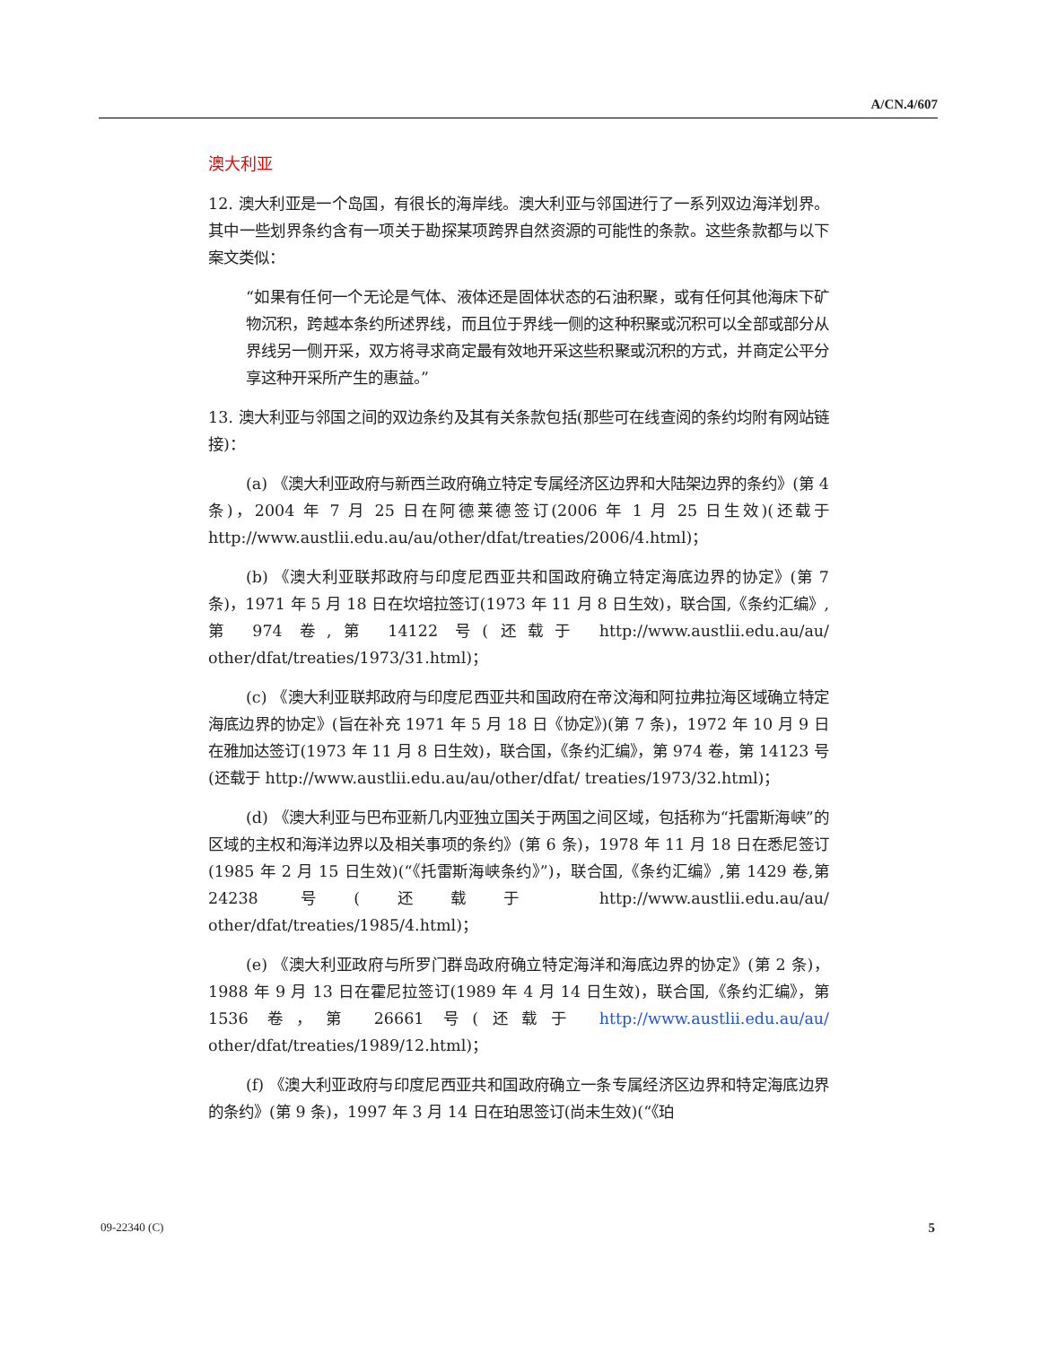A/CN.4/607
澳大利亚
12. 澳大利亚是一个岛国，有很长的海岸线。澳大利亚与邻国进行了一系列双边海洋划界。其中一些划界条约含有一项关于勘探某项跨界自然资源的可能性的条款。这些条款都与以下案文类似：
“如果有任何一个无论是气体、液体还是固体状态的石油积聚，或有任何其他海床下矿物沉积，跨越本条约所述界线，而且位于界线一侧的这种积聚或沉积可以全部或部分从界线另一侧开采，双方将寻求商定最有效地开采这些积聚或沉积的方式，并商定公平分享这种开采所产生的惠益。”
13. 澳大利亚与邻国之间的双边条约及其有关条款包括(那些可在线查阅的条约均附有网站链接)：
(a) 《澳大利亚政府与新西兰政府确立特定专属经济区边界和大陆架边界的条约》(第 4 条)，2004 年 7 月 25 日在阿德莱德签订(2006 年 1 月 25 日生效)(还载于 http://www.austlii.edu.au/au/other/dfat/treaties/2006/4.html)；
(b) 《澳大利亚联邦政府与印度尼西亚共和国政府确立特定海底边界的协定》(第 7 条)，1971 年 5 月 18 日在坎培拉签订(1973 年 11 月 8 日生效)，联合国,《条约汇编》,第 974 卷,第 14122 号(还载于 http://www.austlii.edu.au/au/ other/dfat/treaties/1973/31.html)；
(c) 《澳大利亚联邦政府与印度尼西亚共和国政府在帝汶海和阿拉弗拉海区域确立特定海底边界的协定》(旨在补充 1971 年 5 月 18 日《协定》)(第 7 条)，1972 年 10 月 9 日在雅加达签订(1973 年 11 月 8 日生效)，联合国，《条约汇编》，第 974 卷，第 14123 号(还载于 http://www.austlii.edu.au/au/other/dfat/ treaties/1973/32.html)；
(d) 《澳大利亚与巴布亚新几内亚独立国关于两国之间区域，包括称为“托雷斯海峡”的区域的主权和海洋边界以及相关事项的条约》(第 6 条)，1978 年 11 月 18 日在悉尼签订(1985 年 2 月 15 日生效)(“《托雷斯海峡条约》”)，联合国,《条约汇编》,第 1429 卷,第 24238 号(还载于 http://www.austlii.edu.au/au/ other/dfat/treaties/1985/4.html)；
(e) 《澳大利亚政府与所罗门群岛政府确立特定海洋和海底边界的协定》(第 2 条)，1988 年 9 月 13 日在霍尼拉签订(1989 年 4 月 14 日生效)，联合国,《条约汇编》，第 1536 卷，第 26661 号(还载于 http://www.austlii.edu.au/au/ other/dfat/treaties/1989/12.html)；
(f) 《澳大利亚政府与印度尼西亚共和国政府确立一条专属经济区边界和特定海底边界的条约》(第 9 条)，1997 年 3 月 14 日在珀思签订(尚未生效)(“《珀
09-22340 (C) 5